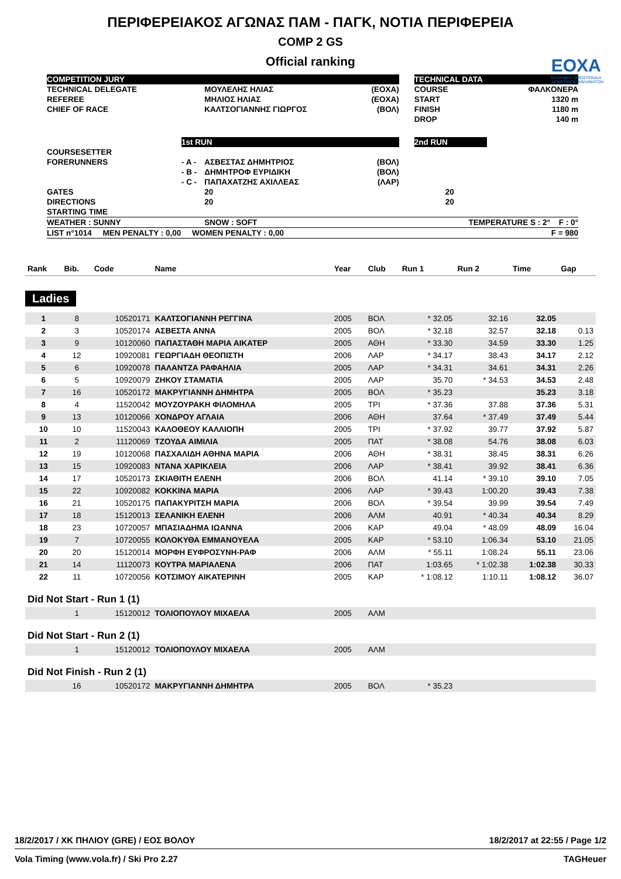ΠΕΡΙΦΕΡΕΙΑΚΟΣ ΑΓΩΝΑΣ ΠΑΜ - ΠΑΓΚ, ΝΟΤΙΑ ΠΕΡΙΦΕΡΕΙΑ
COMP 2 GS
Official ranking
ΕΟΧΑ
ΕΛΛΗΝΙΚΗ ΟΜΟΣΠΟΝΔΙΑ
ΧΕΙΜΕΡΙΝΩΝ ΑΘΛΗΜΑΤΩΝ
| COMPETITION JURY | | | | | TECHNICAL DATA | |
| TECHNICAL DELEGATE | | ΜΟΥΛΕΛΗΣ ΗΛΙΑΣ | (ΕΟΧΑ) | | COURSE | ΦΑΛΚΟΝΕΡΑ |
| REFEREE | | ΜΗΛΙΟΣ ΗΛΙΑΣ | (ΕΟΧΑ) | | START | 1320 m |
| CHIEF OF RACE | | ΚΑΛΤΣΟΓΙΑΝΝΗΣ ΓΙΩΡΓΟΣ | (ΒΟΛ) | | FINISH | 1180 m |
| | | | | | DROP | 140 m |
| | 1st RUN | | | | 2nd RUN | |
| COURSESETTER | | | | | | |
| FORERUNNERS | - A - | ΑΣΒΕΣΤΑΣ ΔΗΜΗΤΡΙΟΣ | (ΒΟΛ) | | | |
| | - B - | ΔΗΜΗΤΡΟΦ ΕΥΡΙΔΙΚΗ | (ΒΟΛ) | | | |
| | - C - | ΠΑΠΑΧΑΤΖΗΣ ΑΧΙΛΛΕΑΣ | (ΛΑΡ) | | | |
| GATES | | 20 | | | 20 | |
| DIRECTIONS | | 20 | | | 20 | |
| STARTING TIME | | | | | | |
| WEATHER : SUNNY | | SNOW : SOFT | | | TEMPERATURE S : 2° F : 0° | |
| LIST n°1014 MEN PENALTY : 0,00 WOMEN PENALTY : 0,00 | | | | | F = 980 | |
| Rank | Bib. | Code | Name | Year | Club | Run 1 | Run 2 | Time | Gap |
| --- | --- | --- | --- | --- | --- | --- | --- | --- | --- |
| Ladies | | | | | | | | | |
| 1 | 8 | 10520171 | ΚΑΛΤΣΟΓΙΑΝΝΗ ΡΕΓΓΙΝΑ | 2005 | ΒΟΛ | * 32.05 | 32.16 | 32.05 | |
| 2 | 3 | 10520174 | ΑΣΒΕΣΤΑ ΑΝΝΑ | 2005 | ΒΟΛ | * 32.18 | 32.57 | 32.18 | 0.13 |
| 3 | 9 | 10120060 | ΠΑΠΑΣΤΑΘΗ ΜΑΡΙΑ ΑΙΚΑΤΕΡ | 2005 | ΑΘΗ | * 33.30 | 34.59 | 33.30 | 1.25 |
| 4 | 12 | 10920081 | ΓΕΩΡΓΙΑΔΗ ΘΕΟΠΙΣΤΗ | 2006 | ΛΑΡ | * 34.17 | 38.43 | 34.17 | 2.12 |
| 5 | 6 | 10920078 | ΠΑΛΑΝΤΖΑ ΡΑΦΑΗΛΙΑ | 2005 | ΛΑΡ | * 34.31 | 34.61 | 34.31 | 2.26 |
| 6 | 5 | 10920079 | ΖΗΚΟΥ ΣΤΑΜΑΤΙΑ | 2005 | ΛΑΡ | 35.70 | * 34.53 | 34.53 | 2.48 |
| 7 | 16 | 10520172 | ΜΑΚΡΥΓΙΑΝΝΗ ΔΗΜΗΤΡΑ | 2005 | ΒΟΛ | * 35.23 | | 35.23 | 3.18 |
| 8 | 4 | 11520042 | ΜΟΥΖΟΥΡΑΚΗ ΦΙΛΟΜΗΛΑ | 2005 | ΤΡΙ | * 37.36 | 37.88 | 37.36 | 5.31 |
| 9 | 13 | 10120066 | ΧΟΝΔΡΟΥ ΑΓΛΑΙΑ | 2006 | ΑΘΗ | 37.64 | * 37.49 | 37.49 | 5.44 |
| 10 | 10 | 11520043 | ΚΑΛΟΘΕΟΥ ΚΑΛΛΙΟΠΗ | 2005 | ΤΡΙ | * 37.92 | 39.77 | 37.92 | 5.87 |
| 11 | 2 | 11120069 | ΤΖΟΥΔΑ ΑΙΜΙΛΙΑ | 2005 | ΠΑΤ | * 38.08 | 54.76 | 38.08 | 6.03 |
| 12 | 19 | 10120068 | ΠΑΣΧΑΛΙΔΗ ΑΘΗΝΑ ΜΑΡΙΑ | 2006 | ΑΘΗ | * 38.31 | 38.45 | 38.31 | 6.26 |
| 13 | 15 | 10920083 | ΝΤΑΝΑ ΧΑΡΙΚΛΕΙΑ | 2006 | ΛΑΡ | * 38.41 | 39.92 | 38.41 | 6.36 |
| 14 | 17 | 10520173 | ΣΚΙΑΘΙΤΗ ΕΛΕΝΗ | 2006 | ΒΟΛ | 41.14 | * 39.10 | 39.10 | 7.05 |
| 15 | 22 | 10920082 | ΚΟΚΚΙΝΑ ΜΑΡΙΑ | 2006 | ΛΑΡ | * 39.43 | 1:00.20 | 39.43 | 7.38 |
| 16 | 21 | 10520175 | ΠΑΠΑΚΥΡΙΤΣΗ ΜΑΡΙΑ | 2006 | ΒΟΛ | * 39.54 | 39.99 | 39.54 | 7.49 |
| 17 | 18 | 15120013 | ΣΕΛΑΝΙΚΗ ΕΛΕΝΗ | 2006 | ΑΛΜ | 40.91 | * 40.34 | 40.34 | 8.29 |
| 18 | 23 | 10720057 | ΜΠΑΣΙΑΔΗΜΑ ΙΩΑΝΝΑ | 2006 | ΚΑΡ | 49.04 | * 48.09 | 48.09 | 16.04 |
| 19 | 7 | 10720055 | ΚΟΛΟΚΥΘΑ ΕΜΜΑΝΟΥΕΛΑ | 2005 | ΚΑΡ | * 53.10 | 1:06.34 | 53.10 | 21.05 |
| 20 | 20 | 15120014 | ΜΟΡΦΗ ΕΥΦΡΟΣΥΝΗ-ΡΑΦ | 2006 | ΑΛΜ | * 55.11 | 1:08.24 | 55.11 | 23.06 |
| 21 | 14 | 11120073 | ΚΟΥΤΡΑ ΜΑΡΙΑΛΕΝΑ | 2006 | ΠΑΤ | 1:03.65 | * 1:02.38 | 1:02.38 | 30.33 |
| 22 | 11 | 10720056 | ΚΟΤΣΙΜΟΥ ΑΙΚΑΤΕΡΙΝΗ | 2005 | ΚΑΡ | * 1:08.12 | 1:10.11 | 1:08.12 | 36.07 |
| Did Not Start - Run 1 (1) | | | | | | | | | |
| | 1 | 15120012 | ΤΟΛΙΟΠΟΥΛΟΥ ΜΙΧΑΕΛΑ | 2005 | ΑΛΜ | | | | |
| Did Not Start - Run 2 (1) | | | | | | | | | |
| | 1 | 15120012 | ΤΟΛΙΟΠΟΥΛΟΥ ΜΙΧΑΕΛΑ | 2005 | ΑΛΜ | | | | |
| Did Not Finish - Run 2 (1) | | | | | | | | | |
| | 16 | 10520172 | ΜΑΚΡΥΓΙΑΝΝΗ ΔΗΜΗΤΡΑ | 2005 | ΒΟΛ | * 35.23 | | | |
18/2/2017 / ΧΚ ΠΗΛΙΟΥ (GRE) / ΕΟΣ ΒΟΛΟΥ 18/2/2017 at 22:55 / Page 1/2
Vola Timing (www.vola.fr) / Ski Pro 2.27 TAGHeuer